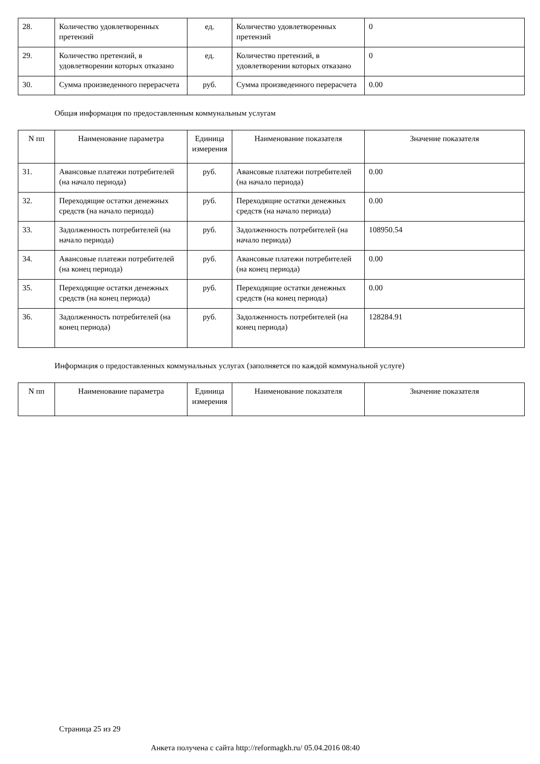| 28. | Количество удовлетворенных претензий | ед. | Количество удовлетворенных претензий | 0 |
| 29. | Количество претензий, в удовлетворении которых отказано | ед. | Количество претензий, в удовлетворении которых отказано | 0 |
| 30. | Сумма произведенного перерасчета | руб. | Сумма произведенного перерасчета | 0.00 |
Общая информация по предоставленным коммунальным услугам
| N пп | Наименование параметра | Единица измерения | Наименование показателя | Значение показателя |
| --- | --- | --- | --- | --- |
| 31. | Авансовые платежи потребителей (на начало периода) | руб. | Авансовые платежи потребителей (на начало периода) | 0.00 |
| 32. | Переходящие остатки денежных средств (на начало периода) | руб. | Переходящие остатки денежных средств (на начало периода) | 0.00 |
| 33. | Задолженность потребителей (на начало периода) | руб. | Задолженность потребителей (на начало периода) | 108950.54 |
| 34. | Авансовые платежи потребителей (на конец периода) | руб. | Авансовые платежи потребителей (на конец периода) | 0.00 |
| 35. | Переходящие остатки денежных средств (на конец периода) | руб. | Переходящие остатки денежных средств (на конец периода) | 0.00 |
| 36. | Задолженность потребителей (на конец периода) | руб. | Задолженность потребителей (на конец периода) | 128284.91 |
Информация о предоставленных коммунальных услугах (заполняется по каждой коммунальной услуге)
| N пп | Наименование параметра | Единица измерения | Наименование показателя | Значение показателя |
| --- | --- | --- | --- | --- |
Страница 25 из 29
Анкета получена с сайта http://reformagkh.ru/ 05.04.2016 08:40